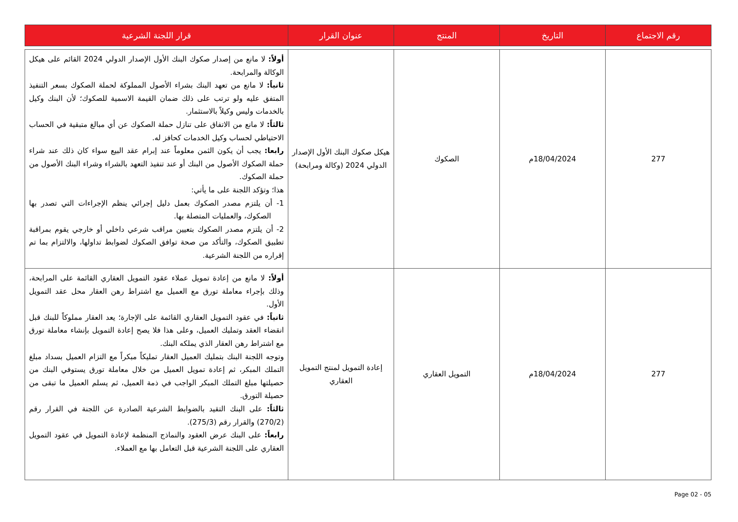| رقم الاجتماع | التاريخ | المنتج | عنوان القرار | قرار اللجنة الشرعية |
| --- | --- | --- | --- | --- |
| 277 | 18/04/2024م | الصكوك | هيكل صكوك البنك الأول الإصدار الدولي 2024 (وكالة ومرابحة) | أولاً: لا مانع من إصدار صكوك البنك الأول الإصدار الدولي 2024 القائم على هيكل الوكالة والمرابحة. ثانياً: لا مانع من تعهد البنك بشراء الأصول المملوكة لحملة الصكوك بسعر التنفيذ المتفق عليه ولو ترتب على ذلك ضمان القيمة الاسمية للصكوك؛ لأن البنك وكيل بالخدمات وليس وكيلاً بالاستثمار. ثالثاً: لا مانع من الاتفاق على تنازل حملة الصكوك عن أي مبالغ متبقية في الحساب الاحتياطي لحساب وكيل الخدمات كحافز له. رابعا: يجب أن يكون الثمن معلوماً عند إبرام عقد البيع سواء كان ذلك عند شراء حملة الصكوك الأصول من البنك أو عند تنفيذ التعهد بالشراء وشراء البنك الأصول من حملة الصكوك. هذا؛ وتؤكد اللجنة على ما يأتي: 1- أن يلتزم مصدر الصكوك بعمل دليل إجرائي ينظم الإجراءات التي تصدر بها الصكوك، والعمليات المتصلة بها. 2- أن يلتزم مصدر الصكوك بتعيين مراقب شرعي داخلي أو خارجي يقوم بمراقبة تطبيق الصكوك، والتأكد من صحة توافق الصكوك لضوابط تداولها، والالتزام بما تم إقراره من اللجنة الشرعية. |
| 277 | 18/04/2024م | التمويل العقاري | إعادة التمويل لمنتج التمويل العقاري | أولاً: لا مانع من إعادة تمويل عملاء عقود التمويل العقاري القائمة على المرابحة، وذلك بإجراء معاملة تورق مع العميل مع اشتراط رهن العقار محل عقد التمويل الأول. ثانياً: في عقود التمويل العقاري القائمة على الإجارة؛ يعد العقار مملوكاً للبنك قبل انقضاء العقد وتمليك العميل، وعلى هذا فلا يصح إعادة التمويل بإنشاء معاملة تورق مع اشتراط رهن العقار الذي يملكه البنك. وتوجه اللجنة البنك بتمليك العميل العقار تمليكاً مبكراً مع التزام العميل بسداد مبلغ التملك المبكر، ثم إعادة تمويل العميل من خلال معاملة تورق يستوفي البنك من حصيلتها مبلغ التملك المبكر الواجب في ذمة العميل، ثم يسلم العميل ما تبقى من حصيلة التورق. ثالثاً: على البنك التقيد بالضوابط الشرعية الصادرة عن اللجنة في القرار رقم (270/2) والقرار رقم (275/3). رابعاً: على البنك عرض العقود والنماذج المنظمة لإعادة التمويل في عقود التمويل العقاري على اللجنة الشرعية قبل التعامل بها مع العملاء. |
Page 02 - 05